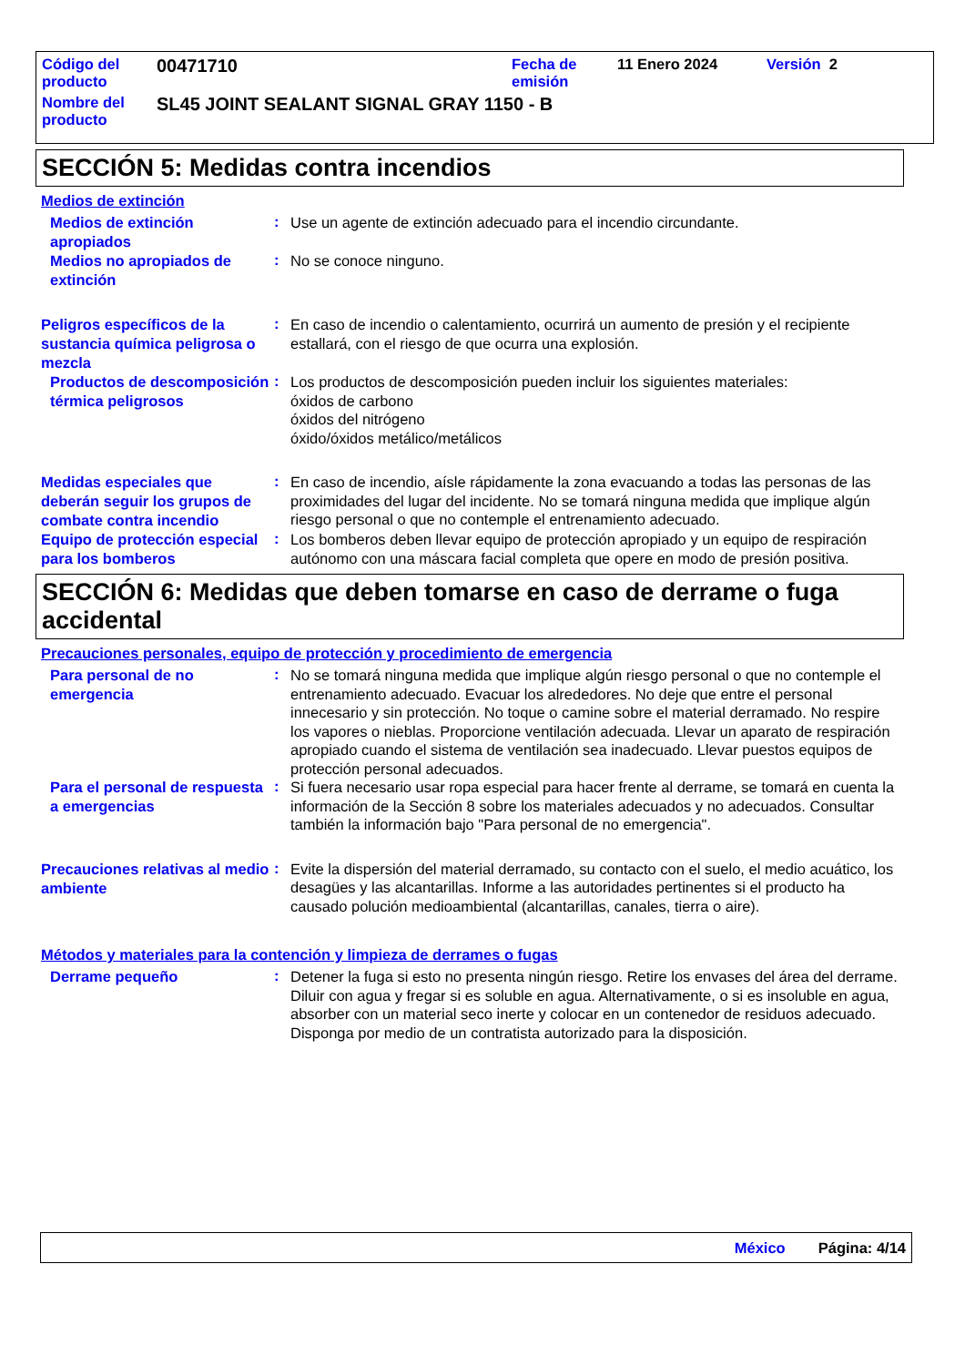| Código del producto | 00471710 | Fecha de emisión | 11 Enero 2024 | Versión 2 |
| Nombre del producto | SL45 JOINT SEALANT SIGNAL GRAY 1150 - B | | | |
SECCIÓN 5: Medidas contra incendios
Medios de extinción
Medios de extinción apropiados
:
Use un agente de extinción adecuado para el incendio circundante.
Medios no apropiados de extinción
:
No se conoce ninguno.
Peligros específicos de la sustancia química peligrosa o mezcla
:
En caso de incendio o calentamiento, ocurrirá un aumento de presión y el recipiente estallará, con el riesgo de que ocurra una explosión.
Productos de descomposición térmica peligrosos
:
Los productos de descomposición pueden incluir los siguientes materiales:
óxidos de carbono
óxidos del nitrógeno
óxido/óxidos metálico/metálicos
Medidas especiales que deberán seguir los grupos de combate contra incendio
:
En caso de incendio, aísle rápidamente la zona evacuando a todas las personas de las proximidades del lugar del incidente. No se tomará ninguna medida que implique algún riesgo personal o que no contemple el entrenamiento adecuado.
Equipo de protección especial para los bomberos
:
Los bomberos deben llevar equipo de protección apropiado y un equipo de respiración autónomo con una máscara facial completa que opere en modo de presión positiva.
SECCIÓN 6: Medidas que deben tomarse en caso de derrame o fuga accidental
Precauciones personales, equipo de protección y procedimiento de emergencia
Para personal de no emergencia
:
No se tomará ninguna medida que implique algún riesgo personal o que no contemple el entrenamiento adecuado. Evacuar los alrededores. No deje que entre el personal innecesario y sin protección. No toque o camine sobre el material derramado. No respire los vapores o nieblas. Proporcione ventilación adecuada. Llevar un aparato de respiración apropiado cuando el sistema de ventilación sea inadecuado. Llevar puestos equipos de protección personal adecuados.
Para el personal de respuesta a emergencias
:
Si fuera necesario usar ropa especial para hacer frente al derrame, se tomará en cuenta la información de la Sección 8 sobre los materiales adecuados y no adecuados. Consultar también la información bajo "Para personal de no emergencia".
Precauciones relativas al medio ambiente
:
Evite la dispersión del material derramado, su contacto con el suelo, el medio acuático, los desagües y las alcantarillas. Informe a las autoridades pertinentes si el producto ha causado polución medioambiental (alcantarillas, canales, tierra o aire).
Métodos y materiales para la contención y limpieza de derrames o fugas
Derrame pequeño
:
Detener la fuga si esto no presenta ningún riesgo. Retire los envases del área del derrame. Diluir con agua y fregar si es soluble en agua. Alternativamente, o si es insoluble en agua, absorber con un material seco inerte y colocar en un contenedor de residuos adecuado. Disponga por medio de un contratista autorizado para la disposición.
México Página: 4/14